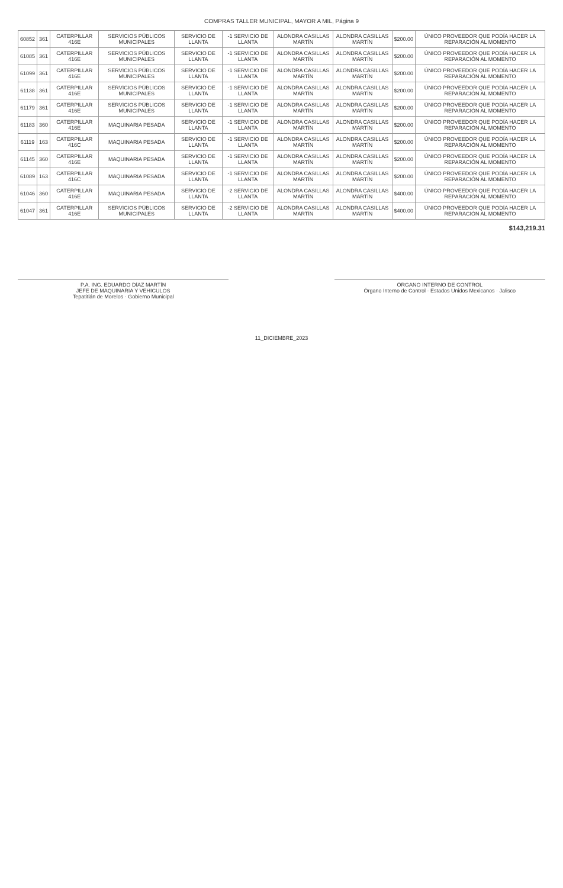COMPRAS TALLER MUNICIPAL, MAYOR A MIL, Página 9
| 60852 | 361 | CATERPILLAR 416E | SERVICIOS PÚBLICOS MUNICIPALES | SERVICIO DE LLANTA | -1 SERVICIO DE LLANTA | ALONDRA CASILLAS MARTÍN | ALONDRA CASILLAS MARTÍN | $200.00 | ÚNICO PROVEEDOR QUE PODÍA HACER LA REPARACIÓN AL MOMENTO |
| 61085 | 361 | CATERPILLAR 416E | SERVICIOS PÚBLICOS MUNICIPALES | SERVICIO DE LLANTA | -1 SERVICIO DE LLANTA | ALONDRA CASILLAS MARTÍN | ALONDRA CASILLAS MARTÍN | $200.00 | ÚNICO PROVEEDOR QUE PODÍA HACER LA REPARACIÓN AL MOMENTO |
| 61099 | 361 | CATERPILLAR 416E | SERVICIOS PÚBLICOS MUNICIPALES | SERVICIO DE LLANTA | -1 SERVICIO DE LLANTA | ALONDRA CASILLAS MARTÍN | ALONDRA CASILLAS MARTÍN | $200.00 | ÚNICO PROVEEDOR QUE PODÍA HACER LA REPARACIÓN AL MOMENTO |
| 61138 | 361 | CATERPILLAR 416E | SERVICIOS PÚBLICOS MUNICIPALES | SERVICIO DE LLANTA | -1 SERVICIO DE LLANTA | ALONDRA CASILLAS MARTÍN | ALONDRA CASILLAS MARTÍN | $200.00 | ÚNICO PROVEEDOR QUE PODÍA HACER LA REPARACIÓN AL MOMENTO |
| 61179 | 361 | CATERPILLAR 416E | SERVICIOS PÚBLICOS MUNICIPALES | SERVICIO DE LLANTA | -1 SERVICIO DE LLANTA | ALONDRA CASILLAS MARTÍN | ALONDRA CASILLAS MARTÍN | $200.00 | ÚNICO PROVEEDOR QUE PODÍA HACER LA REPARACIÓN AL MOMENTO |
| 61183 | 360 | CATERPILLAR 416E | MAQUINARIA PESADA | SERVICIO DE LLANTA | -1 SERVICIO DE LLANTA | ALONDRA CASILLAS MARTÍN | ALONDRA CASILLAS MARTÍN | $200.00 | ÚNICO PROVEEDOR QUE PODÍA HACER LA REPARACIÓN AL MOMENTO |
| 61119 | 163 | CATERPILLAR 416C | MAQUINARIA PESADA | SERVICIO DE LLANTA | -1 SERVICIO DE LLANTA | ALONDRA CASILLAS MARTÍN | ALONDRA CASILLAS MARTÍN | $200.00 | ÚNICO PROVEEDOR QUE PODÍA HACER LA REPARACIÓN AL MOMENTO |
| 61145 | 360 | CATERPILLAR 416E | MAQUINARIA PESADA | SERVICIO DE LLANTA | -1 SERVICIO DE LLANTA | ALONDRA CASILLAS MARTÍN | ALONDRA CASILLAS MARTÍN | $200.00 | ÚNICO PROVEEDOR QUE PODÍA HACER LA REPARACIÓN AL MOMENTO |
| 61089 | 163 | CATERPILLAR 416C | MAQUINARIA PESADA | SERVICIO DE LLANTA | -1 SERVICIO DE LLANTA | ALONDRA CASILLAS MARTÍN | ALONDRA CASILLAS MARTÍN | $200.00 | ÚNICO PROVEEDOR QUE PODÍA HACER LA REPARACIÓN AL MOMENTO |
| 61046 | 360 | CATERPILLAR 416E | MAQUINARIA PESADA | SERVICIO DE LLANTA | -2 SERVICIO DE LLANTA | ALONDRA CASILLAS MARTÍN | ALONDRA CASILLAS MARTÍN | $400.00 | ÚNICO PROVEEDOR QUE PODÍA HACER LA REPARACIÓN AL MOMENTO |
| 61047 | 361 | CATERPILLAR 416E | SERVICIOS PÚBLICOS MUNICIPALES | SERVICIO DE LLANTA | -2 SERVICIO DE LLANTA | ALONDRA CASILLAS MARTÍN | ALONDRA CASILLAS MARTÍN | $400.00 | ÚNICO PROVEEDOR QUE PODÍA HACER LA REPARACIÓN AL MOMENTO |
$143,219.31
P.A. ING. EDUARDO DÍAZ MARTÍN
JEFE DE MAQUINARIA Y VEHICULOS
Tepatitlán de Morelos · Gobierno Municipal
ÓRGANO INTERNO DE CONTROL
Órgano Interno de Control · Estados Unidos Mexicanos · Jalisco
11_DICIEMBRE_2023